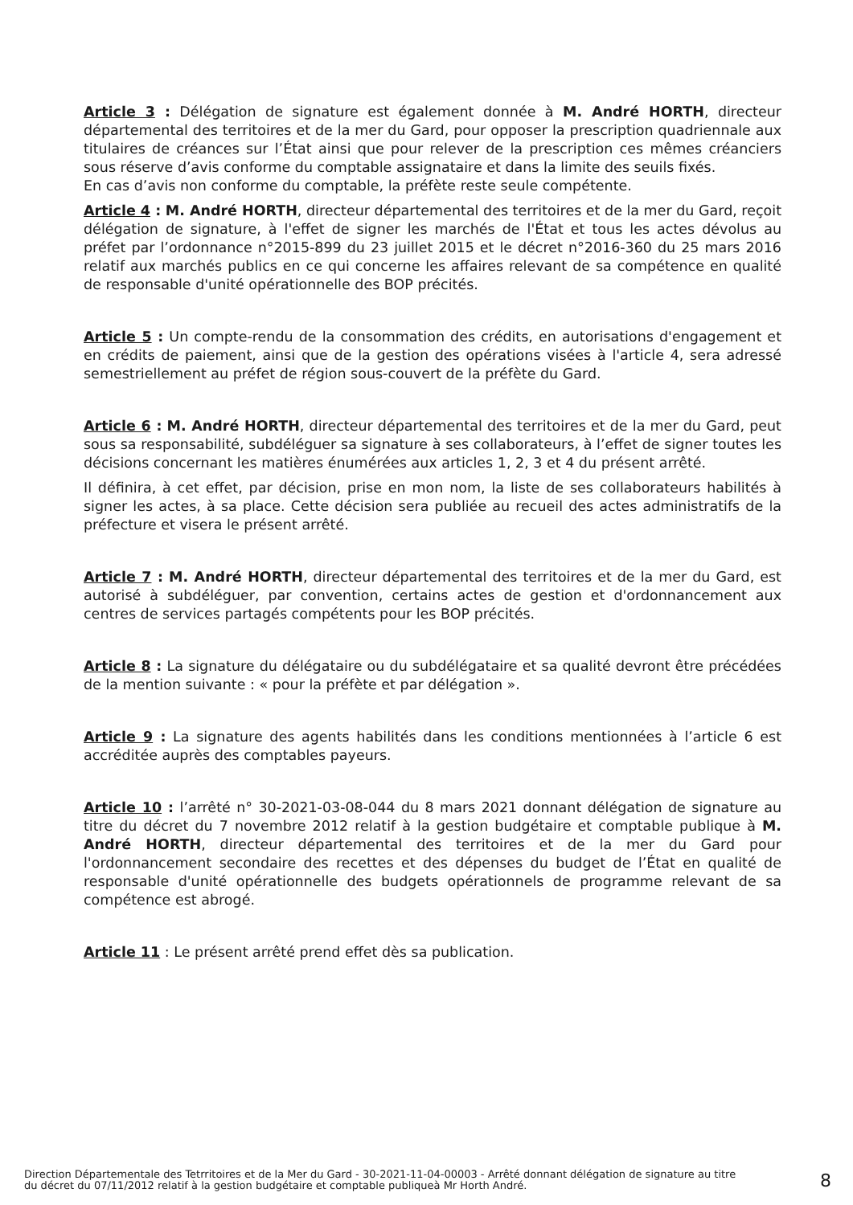Article 3 : Délégation de signature est également donnée à M. André HORTH, directeur départemental des territoires et de la mer du Gard, pour opposer la prescription quadriennale aux titulaires de créances sur l’État ainsi que pour relever de la prescription ces mêmes créanciers sous réserve d’avis conforme du comptable assignataire et dans la limite des seuils fixés.
En cas d’avis non conforme du comptable, la préfète reste seule compétente.
Article 4 : M. André HORTH, directeur départemental des territoires et de la mer du Gard, reçoit délégation de signature, à l'effet de signer les marchés de l'État et tous les actes dévolus au préfet par l’ordonnance n°2015-899 du 23 juillet 2015 et le décret n°2016-360 du 25 mars 2016 relatif aux marchés publics en ce qui concerne les affaires relevant de sa compétence en qualité de responsable d'unité opérationnelle des BOP précités.
Article 5 : Un compte-rendu de la consommation des crédits, en autorisations d'engagement et en crédits de paiement, ainsi que de la gestion des opérations visées à l'article 4, sera adressé semestriellement au préfet de région sous-couvert de la préfète du Gard.
Article 6 : M. André HORTH, directeur départemental des territoires et de la mer du Gard, peut sous sa responsabilité, subdéléguer sa signature à ses collaborateurs, à l’effet de signer toutes les décisions concernant les matières énumérées aux articles 1, 2, 3 et 4 du présent arrêté.
Il définira, à cet effet, par décision, prise en mon nom, la liste de ses collaborateurs habilités à signer les actes, à sa place. Cette décision sera publiée au recueil des actes administratifs de la préfecture et visera le présent arrêté.
Article 7 : M. André HORTH, directeur départemental des territoires et de la mer du Gard, est autorisé à subdéléguer, par convention, certains actes de gestion et d'ordonnancement aux centres de services partagés compétents pour les BOP précités.
Article 8 : La signature du délégataire ou du subdélégataire et sa qualité devront être précédées de la mention suivante : « pour la préfète et par délégation ».
Article 9 : La signature des agents habilités dans les conditions mentionnées à l’article 6 est accréditée auprès des comptables payeurs.
Article 10 : l’arrêté n° 30-2021-03-08-044 du 8 mars 2021 donnant délégation de signature au titre du décret du 7 novembre 2012 relatif à la gestion budgétaire et comptable publique à M. André HORTH, directeur départemental des territoires et de la mer du Gard pour l'ordonnancement secondaire des recettes et des dépenses du budget de l’État en qualité de responsable d'unité opérationnelle des budgets opérationnels de programme relevant de sa compétence est abrogé.
Article 11 : Le présent arrêté prend effet dès sa publication.
Direction Départementale des Tetrritoires et de la Mer du Gard - 30-2021-11-04-00003 - Arrêté donnant délégation de signature au titre du décret du 07/11/2012 relatif à la gestion budgétaire et comptable publiqueà Mr Horth André.
8